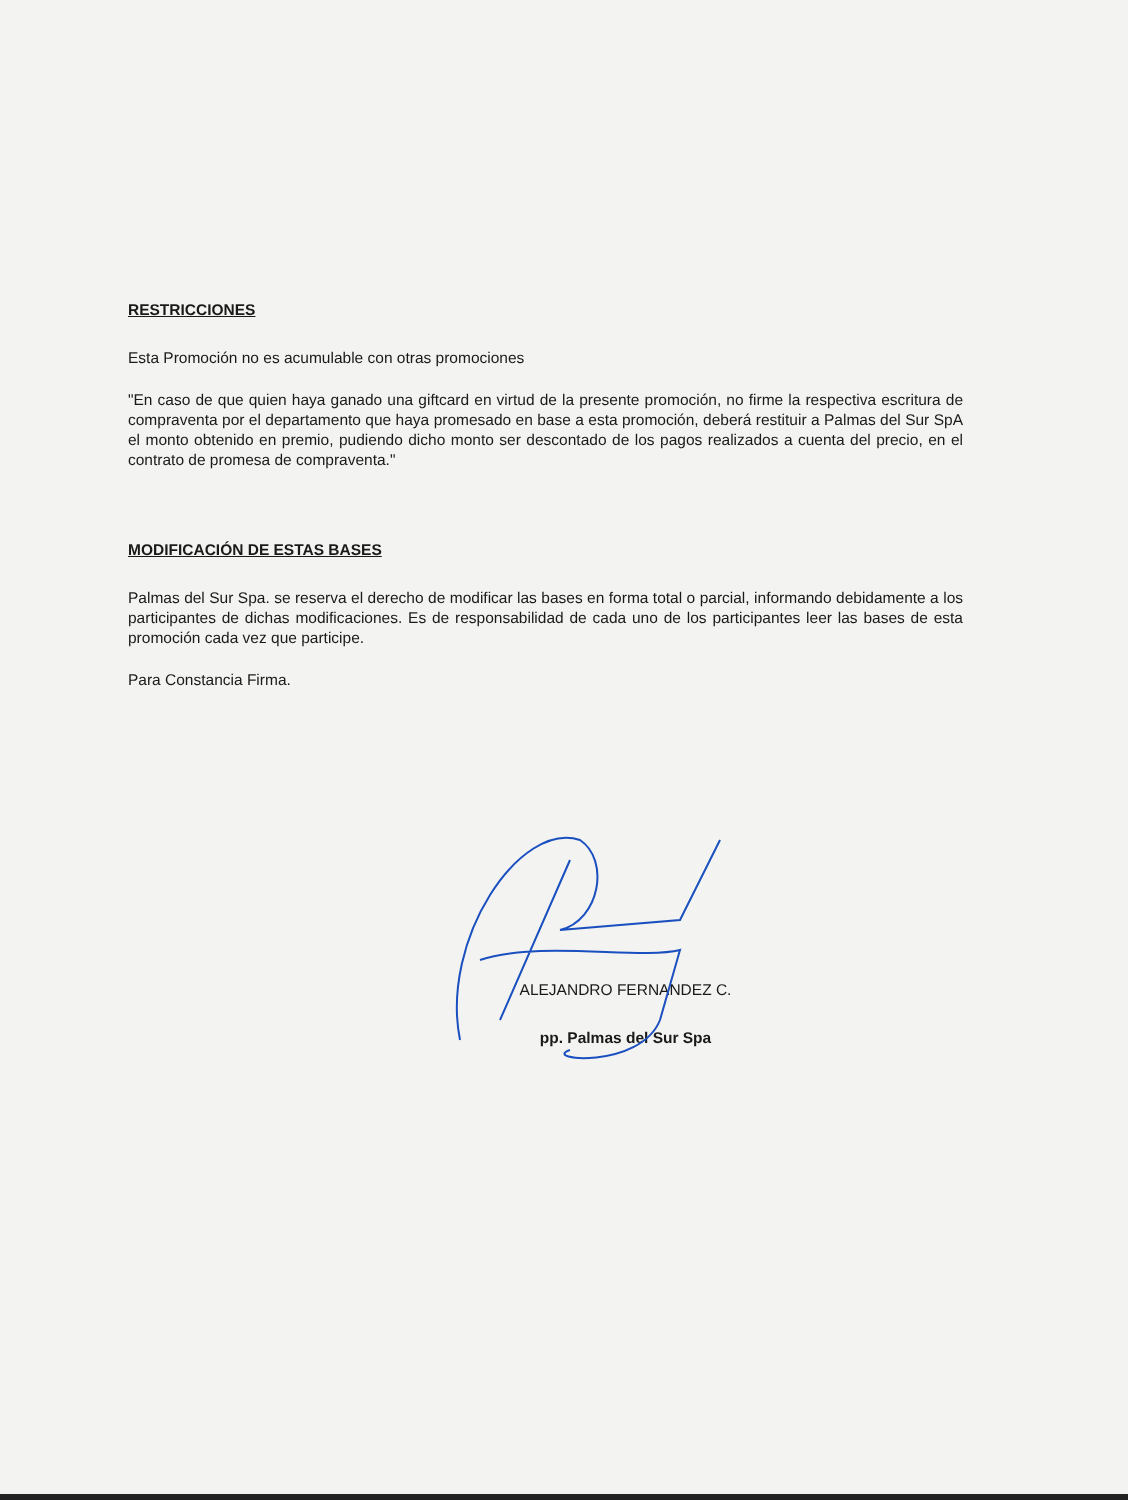RESTRICCIONES
Esta Promoción no es acumulable con otras promociones
"En caso de que quien haya ganado una giftcard en virtud de la presente promoción, no firme la respectiva escritura de compraventa por el departamento que haya promesado en base a esta promoción, deberá restituir a Palmas del Sur SpA el monto obtenido en premio, pudiendo dicho monto ser descontado de los pagos realizados a cuenta del precio, en el contrato de promesa de compraventa."
MODIFICACIÓN DE ESTAS BASES
Palmas del Sur Spa. se reserva el derecho de modificar las bases en forma total o parcial, informando debidamente a los participantes de dichas modificaciones. Es de responsabilidad de cada uno de los participantes leer las bases de esta promoción cada vez que participe.
Para Constancia Firma.
ALEJANDRO FERNANDEZ C.
pp. Palmas del Sur Spa